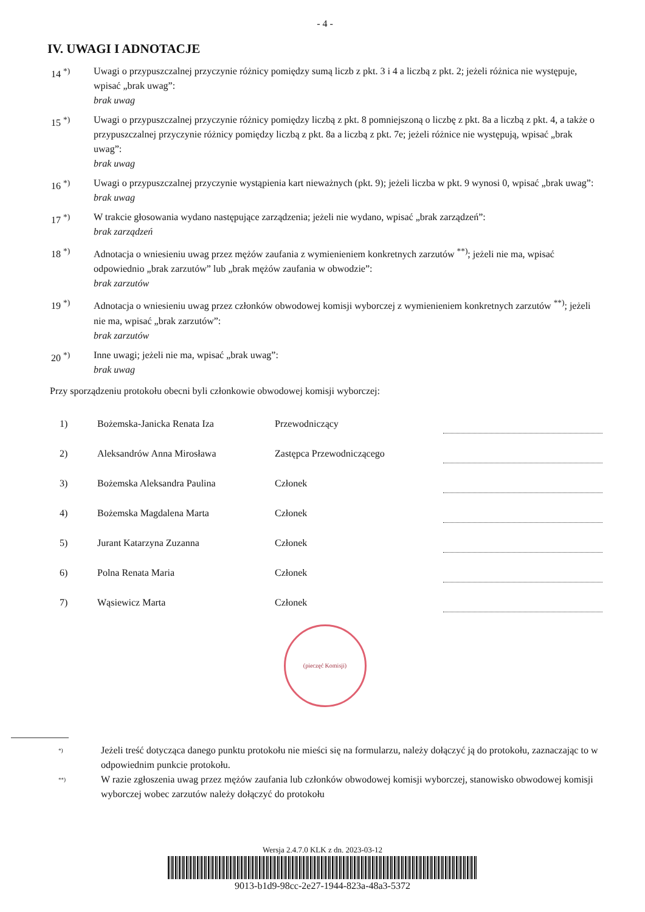- 4 -
IV. UWAGI I ADNOTACJE
14 <sup>*)</sup> Uwagi o przypuszczalnej przyczynie różnicy pomiędzy sumą liczb z pkt. 3 i 4 a liczbą z pkt. 2; jeżeli różnica nie występuje, wpisać „brak uwag”:
brak uwag
15 <sup>*)</sup> Uwagi o przypuszczalnej przyczynie różnicy pomiędzy liczbą z pkt. 8 pomniejszoną o liczbę z pkt. 8a a liczbą z pkt. 4, a także o przypuszczalnej przyczynie różnicy pomiędzy liczbą z pkt. 8a a liczbą z pkt. 7e; jeżeli różnice nie występują, wpisać „brak uwag”:
brak uwag
16 <sup>*)</sup> Uwagi o przypuszczalnej przyczynie wystąpienia kart nieważnych (pkt. 9); jeżeli liczba w pkt. 9 wynosi 0, wpisać „brak uwag”:
brak uwag
17 <sup>*)</sup> W trakcie głosowania wydano następujące zarządzenia; jeżeli nie wydano, wpisać „brak zarządzeń”:
brak zarządzeń
18 <sup>*)</sup> Adnotacja o wniesieniu uwag przez mężów zaufania z wymienieniem konkretnych zarzutów <sup>**)</sup>; jeżeli nie ma, wpisać odpowiednio „brak zarzutów” lub „brak mężów zaufania w obwodzie”:
brak zarzutów
19 <sup>*)</sup> Adnotacja o wniesieniu uwag przez członków obwodowej komisji wyborczej z wymienieniem konkretnych zarzutów <sup>**)</sup>; jeżeli nie ma, wpisać „brak zarzutów”:
brak zarzutów
20 <sup>*)</sup> Inne uwagi; jeżeli nie ma, wpisać „brak uwag”:
brak uwag
Przy sporządzeniu protokołu obecni byli członkowie obwodowej komisji wyborczej:
| 1) | Bożemska-Janicka Renata Iza | Przewodniczący | |
| 2) | Aleksandrów Anna Mirosława | Zastępca Przewodniczącego | |
| 3) | Bożemska Aleksandra Paulina | Członek | |
| 4) | Bożemska Magdalena Marta | Członek | |
| 5) | Jurant Katarzyna Zuzanna | Członek | |
| 6) | Polna Renata Maria | Członek | |
| 7) | Wąsiewicz Marta | Członek | |
(pieczęć Komisji)
<sup>*)</sup>
Jeżeli treść dotycząca danego punktu protokołu nie mieści się na formularzu, należy dołączyć ją do protokołu, zaznaczając to w odpowiednim punkcie protokołu.
<sup>**)</sup>
W razie zgłoszenia uwag przez mężów zaufania lub członków obwodowej komisji wyborczej, stanowisko obwodowej komisji wyborczej wobec zarzutów należy dołączyć do protokołu
Wersja 2.4.7.0 KLK z dn. 2023-03-12
9013-b1d9-98cc-2e27-1944-823a-48a3-5372